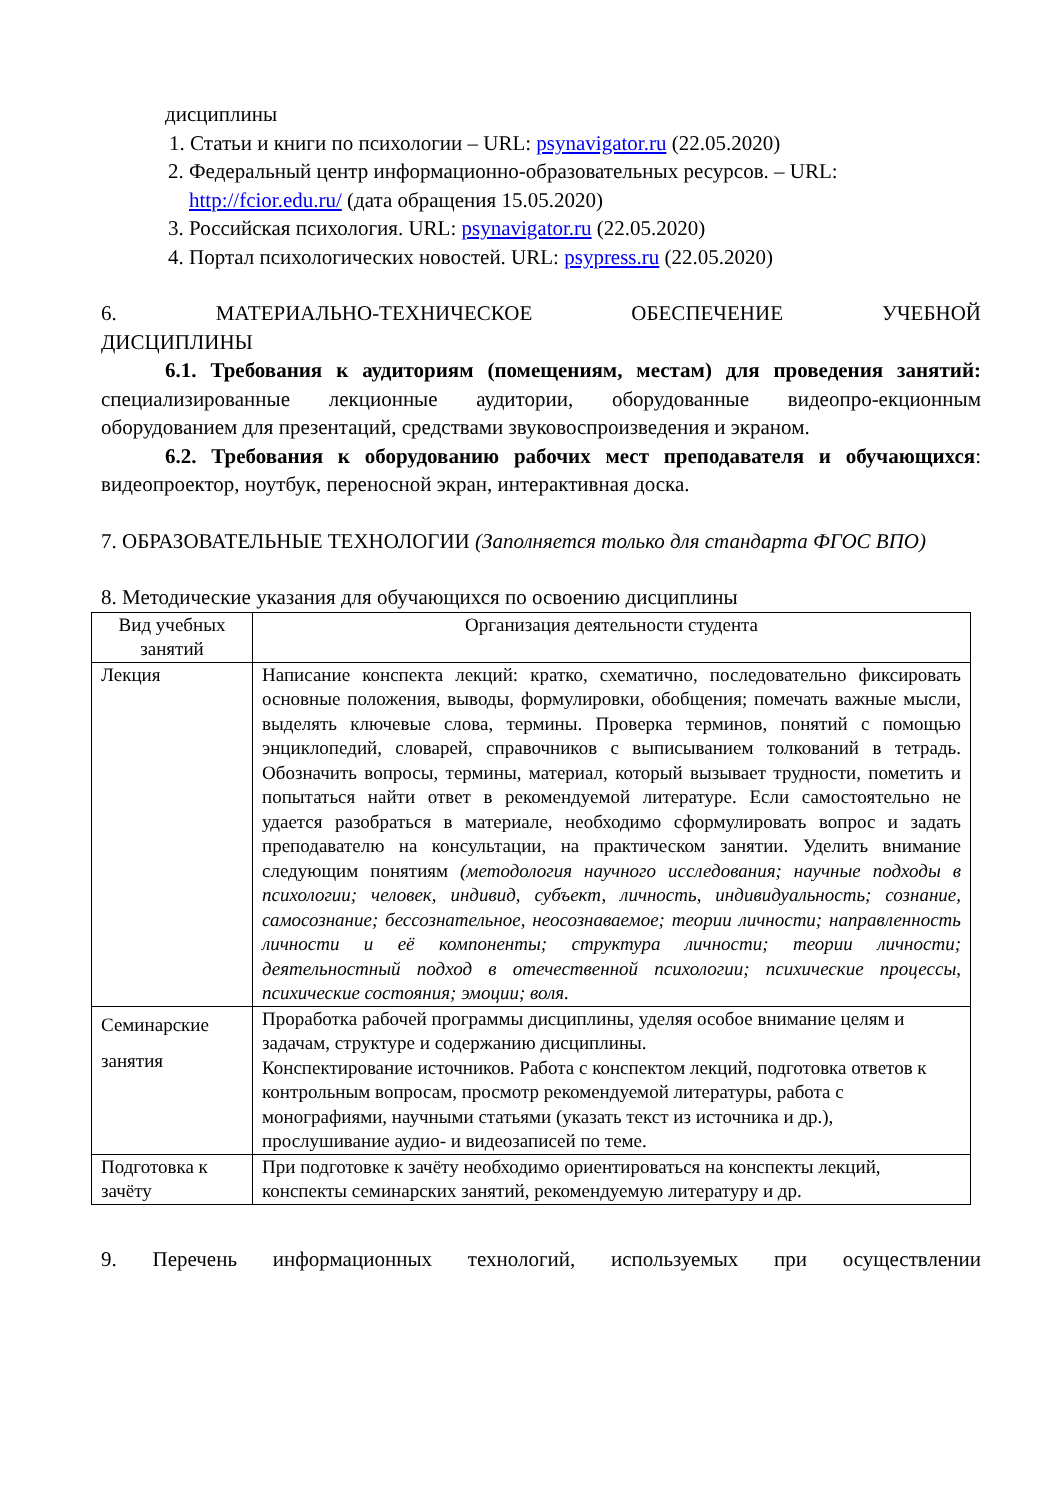дисциплины
1. Статьи и книги по психологии – URL: psynavigator.ru (22.05.2020)
2. Федеральный центр информационно-образовательных ресурсов. – URL: http://fcior.edu.ru/ (дата обращения 15.05.2020)
3. Российская психология. URL: psynavigator.ru (22.05.2020)
4. Портал психологических новостей. URL: psypress.ru (22.05.2020)
6. МАТЕРИАЛЬНО-ТЕХНИЧЕСКОЕ ОБЕСПЕЧЕНИЕ УЧЕБНОЙ
ДИСЦИПЛИНЫ
6.1. Требования к аудиториям (помещениям, местам) для проведения занятий: специализированные лекционные аудитории, оборудованные видеопро-екционным оборудованием для презентаций, средствами звуковоспроизведения и экраном.
6.2. Требования к оборудованию рабочих мест преподавателя и обучающихся: видеопроектор, ноутбук, переносной экран, интерактивная доска.
7. ОБРАЗОВАТЕЛЬНЫЕ ТЕХНОЛОГИИ (Заполняется только для стандарта ФГОС ВПО)
8. Методические указания для обучающихся по освоению дисциплины
| Вид учебных занятий | Организация деятельности студента |
| --- | --- |
| Лекция | Написание конспекта лекций: кратко, схематично, последовательно фиксировать основные положения, выводы, формулировки, обобщения; помечать важные мысли, выделять ключевые слова, термины. Проверка терминов, понятий с помощью энциклопедий, словарей, справочников с выписыванием толкований в тетрадь. Обозначить вопросы, термины, материал, который вызывает трудности, пометить и попытаться найти ответ в рекомендуемой литературе. Если самостоятельно не удается разобраться в материале, необходимо сформулировать вопрос и задать преподавателю на консультации, на практическом занятии. Уделить внимание следующим понятиям (методология научного исследования; научные подходы в психологии; человек, индивид, субъект, личность, индивидуальность; сознание, самосознание; бессознательное, неосознаваемое; теории личности; направленность личности и её компоненты; структура личности; теории личности; деятельностный подход в отечественной психологии; психические процессы, психические состояния; эмоции; воля. |
| Семинарские занятия | Проработка рабочей программы дисциплины, уделяя особое внимание целям и задачам, структуре и содержанию дисциплины. Конспектирование источников. Работа с конспектом лекций, подготовка ответов к контрольным вопросам, просмотр рекомендуемой литературы, работа с монографиями, научными статьями (указать текст из источника и др.), прослушивание аудио- и видеозаписей по теме. |
| Подготовка к зачёту | При подготовке к зачёту необходимо ориентироваться на конспекты лекций, конспекты семинарских занятий, рекомендуемую литературу и др. |
9. Перечень информационных технологий, используемых при осуществлении